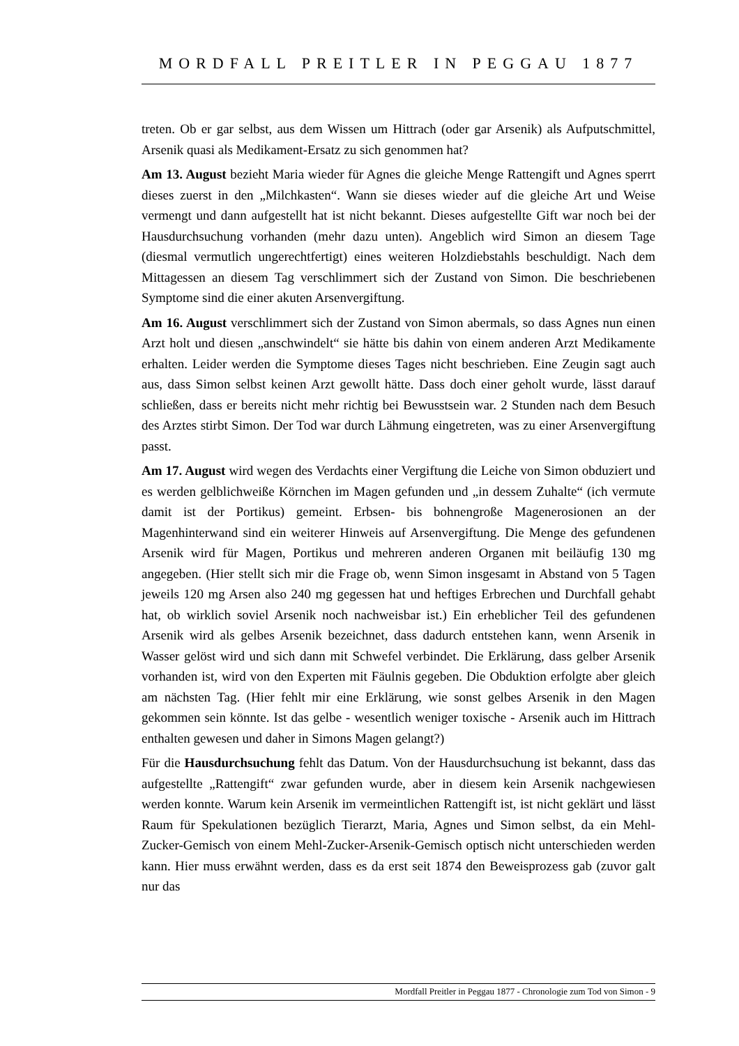MORDFALL PREITLER IN PEGGAU 1877
treten. Ob er gar selbst, aus dem Wissen um Hittrach (oder gar Arsenik) als Aufputschmittel, Arsenik quasi als Medikament-Ersatz zu sich genommen hat?
Am 13. August bezieht Maria wieder für Agnes die gleiche Menge Rattengift und Agnes sperrt dieses zuerst in den „Milchkasten“. Wann sie dieses wieder auf die gleiche Art und Weise vermengt und dann aufgestellt hat ist nicht bekannt. Dieses aufgestellte Gift war noch bei der Hausdurchsuchung vorhanden (mehr dazu unten). Angeblich wird Simon an diesem Tage (diesmal vermutlich ungerechtfertigt) eines weiteren Holzdiebstahls beschuldigt. Nach dem Mittagessen an diesem Tag verschlimmert sich der Zustand von Simon. Die beschriebenen Symptome sind die einer akuten Arsenvergiftung.
Am 16. August verschlimmert sich der Zustand von Simon abermals, so dass Agnes nun einen Arzt holt und diesen „anschwindelt“ sie hätte bis dahin von einem anderen Arzt Medikamente erhalten. Leider werden die Symptome dieses Tages nicht beschrieben. Eine Zeugin sagt auch aus, dass Simon selbst keinen Arzt gewollt hätte. Dass doch einer geholt wurde, lässt darauf schließen, dass er bereits nicht mehr richtig bei Bewusstsein war. 2 Stunden nach dem Besuch des Arztes stirbt Simon. Der Tod war durch Lähmung eingetreten, was zu einer Arsenvergiftung passt.
Am 17. August wird wegen des Verdachts einer Vergiftung die Leiche von Simon obduziert und es werden gelblichweiße Körnchen im Magen gefunden und „in dessem Zuhalte“ (ich vermute damit ist der Portikus) gemeint. Erbsen- bis bohnengroße Magenerosionen an der Magenhinterwand sind ein weiterer Hinweis auf Arsenvergiftung. Die Menge des gefundenen Arsenik wird für Magen, Portikus und mehreren anderen Organen mit beiläufig 130 mg angegeben. (Hier stellt sich mir die Frage ob, wenn Simon insgesamt in Abstand von 5 Tagen jeweils 120 mg Arsen also 240 mg gegessen hat und heftiges Erbrechen und Durchfall gehabt hat, ob wirklich soviel Arsenik noch nachweisbar ist.) Ein erheblicher Teil des gefundenen Arsenik wird als gelbes Arsenik bezeichnet, dass dadurch entstehen kann, wenn Arsenik in Wasser gelöst wird und sich dann mit Schwefel verbindet. Die Erklärung, dass gelber Arsenik vorhanden ist, wird von den Experten mit Fäulnis gegeben. Die Obduktion erfolgte aber gleich am nächsten Tag. (Hier fehlt mir eine Erklärung, wie sonst gelbes Arsenik in den Magen gekommen sein könnte. Ist das gelbe - wesentlich weniger toxische - Arsenik auch im Hittrach enthalten gewesen und daher in Simons Magen gelangt?)
Für die Hausdurchsuchung fehlt das Datum. Von der Hausdurchsuchung ist bekannt, dass das aufgestellte „Rattengift“ zwar gefunden wurde, aber in diesem kein Arsenik nachgewiesen werden konnte. Warum kein Arsenik im vermeintlichen Rattengift ist, ist nicht geklärt und lässt Raum für Spekulationen bezüglich Tierarzt, Maria, Agnes und Simon selbst, da ein Mehl-Zucker-Gemisch von einem Mehl-Zucker-Arsenik-Gemisch optisch nicht unterschieden werden kann. Hier muss erwähnt werden, dass es da erst seit 1874 den Beweisprozess gab (zuvor galt nur das
Mordfall Preitler in Peggau 1877 - Chronologie zum Tod von Simon - 9